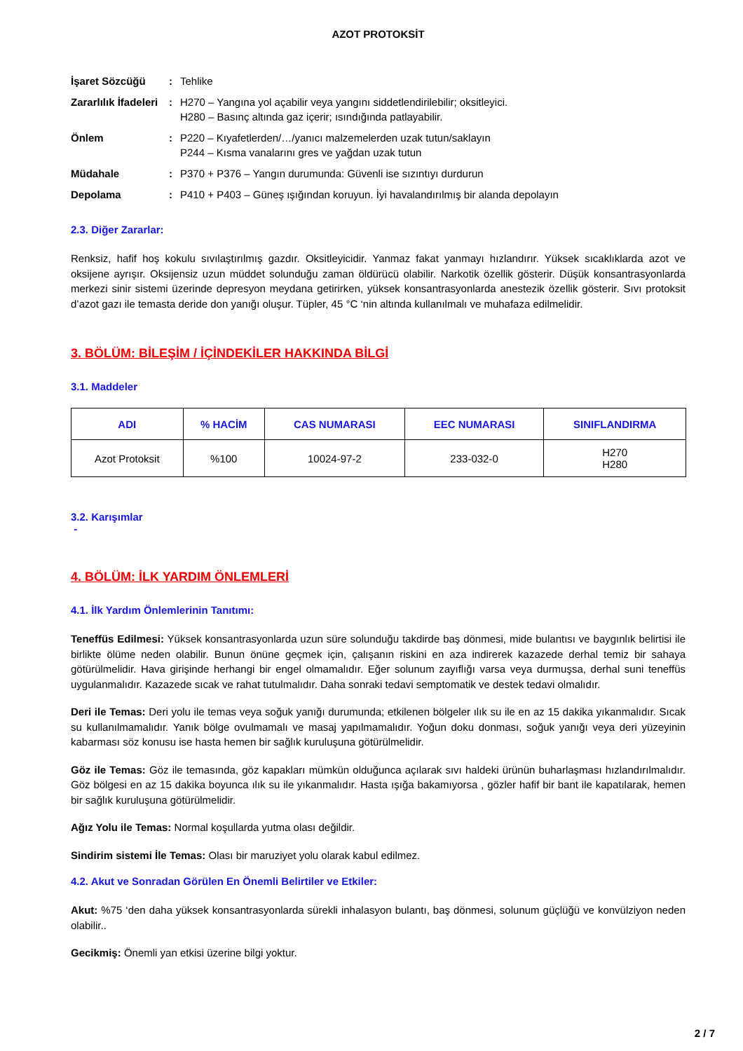AZOT PROTOKSİT
| İşaret Sözcüğü | : | Tehlike |
| Zararlılık İfadeleri | : | H270 – Yangına yol açabilir veya yangını siddetlendirilebilir; oksitleyici. H280 – Basınç altında gaz içerir; ısındığında patlayabilir. |
| Önlem | : | P220 – Kıyafetlerden/…/yanıcı malzemelerden uzak tutun/saklayın P244 – Kısma vanalarını gres ve yağdan uzak tutun |
| Müdahale | : | P370 + P376 – Yangın durumunda: Güvenli ise sızıntıyı durdurun |
| Depolama | : | P410 + P403 – Güneş ışığından koruyun. İyi havalandırılmış bir alanda depolayın |
2.3. Diğer Zararlar:
Renksiz, hafif hoş kokulu sıvılaştırılmış gazdır. Oksitleyicidir. Yanmaz fakat yanmayı hızlandırır. Yüksek sıcaklıklarda azot ve oksijene ayrışır. Oksijensiz uzun müddet solunduğu zaman öldürücü olabilir. Narkotik özellik gösterir. Düşük konsantrasyonlarda merkezi sinir sistemi üzerinde depresyon meydana getirirken, yüksek konsantrasyonlarda anestezik özellik gösterir. Sıvı protoksit d’azot gazı ile temasta deride don yanığı oluşur. Tüpler, 45 °C ‘nin altında kullanılmalı ve muhafaza edilmelidir.
3. BÖLÜM: BİLEŞİM / İÇİNDEKİLER HAKKINDA BİLGİ
3.1. Maddeler
| ADI | % HACİM | CAS NUMARASI | EEC NUMARASI | SINIFLANDIRMA |
| --- | --- | --- | --- | --- |
| Azot Protoksit | %100 | 10024-97-2 | 233-032-0 | H270 H280 |
3.2. Karışımlar
-
4. BÖLÜM: İLK YARDIM ÖNLEMLERİ
4.1. İlk Yardım Önlemlerinin Tanıtımı:
Teneffüs Edilmesi: Yüksek konsantrasyonlarda uzun süre solunduğu takdirde baş dönmesi, mide bulantısı ve baygınlık belirtisi ile birlikte ölüme neden olabilir. Bunun önüne geçmek için, çalışanın riskini en aza indirerek kazazede derhal temiz bir sahaya götürülmelidir. Hava girişinde herhangi bir engel olmamalıdır. Eğer solunum zayıflığı varsa veya durmuşsa, derhal suni teneffüs uygulanmalıdır. Kazazede sıcak ve rahat tutulmalıdır. Daha sonraki tedavi semptomatik ve destek tedavi olmalıdır.
Deri ile Temas: Deri yolu ile temas veya soğuk yanığı durumunda; etkilenen bölgeler ılık su ile en az 15 dakika yıkanmalıdır. Sıcak su kullanılmamalıdır. Yanık bölge ovulmamalı ve masaj yapılmamalıdır. Yoğun doku donması, soğuk yanığı veya deri yüzeyinin kabarması söz konusu ise hasta hemen bir sağlık kuruluşuna götürülmelidir.
Göz ile Temas: Göz ile temasında, göz kapakları mümkün olduğunca açılarak sıvı haldeki ürünün buharlaşması hızlandırılmalıdır. Göz bölgesi en az 15 dakika boyunca ılık su ile yıkanmalıdır. Hasta ışığa bakamıyorsa , gözler hafif bir bant ile kapatılarak, hemen bir sağlık kuruluşuna götürülmelidir.
Ağız Yolu ile Temas: Normal koşullarda yutma olası değildir.
Sindirim sistemi İle Temas: Olası bir maruziyet yolu olarak kabul edilmez.
4.2. Akut ve Sonradan Görülen En Önemli Belirtiler ve Etkiler:
Akut: %75 ‘den daha yüksek konsantrasyonlarda sürekli inhalasyon bulantı, baş dönmesi, solunum güçlüğü ve konvülziyon neden olabilir..
Gecikmiş: Önemli yan etkisi üzerine bilgi yoktur.
2 / 7